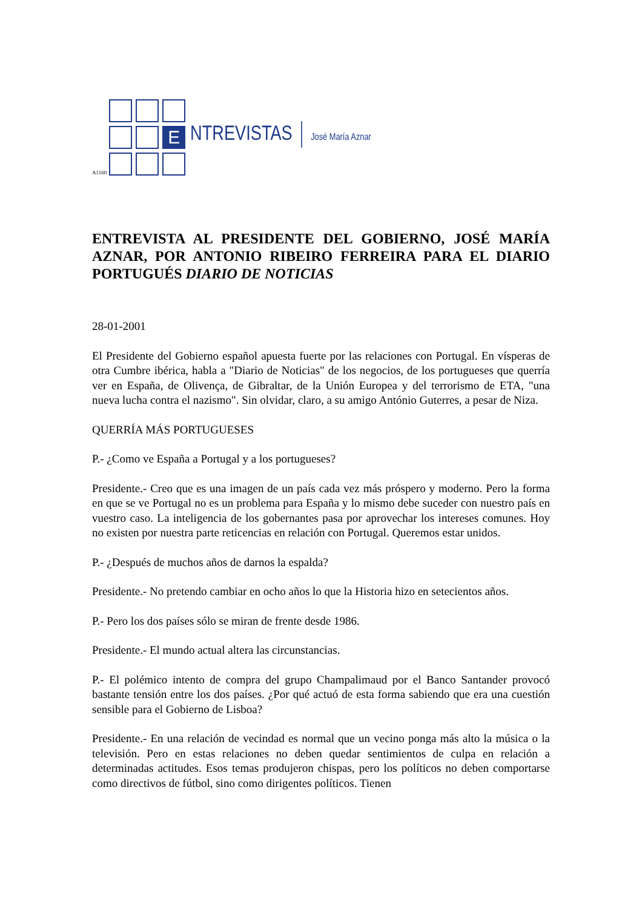A1160
E
NTREVISTAS José María Aznar
ENTREVISTA AL PRESIDENTE DEL GOBIERNO, JOSÉ MARÍA AZNAR, POR ANTONIO RIBEIRO FERREIRA PARA EL DIARIO PORTUGUÉS DIARIO DE NOTICIAS
28-01-2001
El Presidente del Gobierno español apuesta fuerte por las relaciones con Portugal. En vísperas de otra Cumbre ibérica, habla a "Diario de Noticias" de los negocios, de los portugueses que querría ver en España, de Olivença, de Gibraltar, de la Unión Europea y del terrorismo de ETA, "una nueva lucha contra el nazismo". Sin olvidar, claro, a su amigo António Guterres, a pesar de Niza.
QUERRÍA MÁS PORTUGUESES
P.- ¿Como ve España a Portugal y a los portugueses?
Presidente.- Creo que es una imagen de un país cada vez más próspero y moderno. Pero la forma en que se ve Portugal no es un problema para España y lo mismo debe suceder con nuestro país en vuestro caso. La inteligencia de los gobernantes pasa por aprovechar los intereses comunes. Hoy no existen por nuestra parte reticencias en relación con Portugal. Queremos estar unidos.
P.- ¿Después de muchos años de darnos la espalda?
Presidente.- No pretendo cambiar en ocho años lo que la Historia hizo en setecientos años.
P.- Pero los dos países sólo se miran de frente desde 1986.
Presidente.- El mundo actual altera las circunstancias.
P.- El polémico intento de compra del grupo Champalimaud por el Banco Santander provocó bastante tensión entre los dos países. ¿Por qué actuó de esta forma sabiendo que era una cuestión sensible para el Gobierno de Lisboa?
Presidente.- En una relación de vecindad es normal que un vecino ponga más alto la música o la televisión. Pero en estas relaciones no deben quedar sentimientos de culpa en relación a determinadas actitudes. Esos temas produjeron chispas, pero los políticos no deben comportarse como directivos de fútbol, sino como dirigentes políticos. Tienen